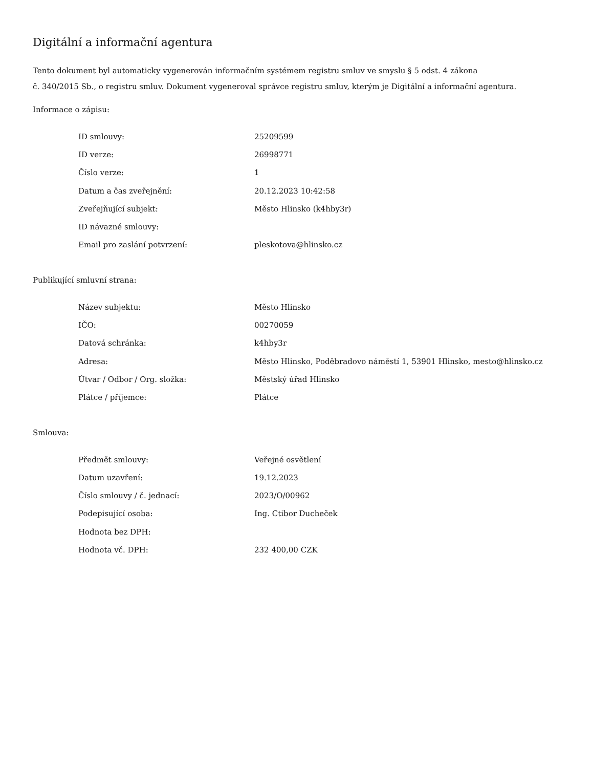Digitální a informační agentura
Tento dokument byl automaticky vygenerován informačním systémem registru smluv ve smyslu § 5 odst. 4 zákona
č. 340/2015 Sb., o registru smluv. Dokument vygeneroval správce registru smluv, kterým je Digitální a informační agentura.
Informace o zápisu:
| ID smlouvy: | 25209599 |
| ID verze: | 26998771 |
| Číslo verze: | 1 |
| Datum a čas zveřejnění: | 20.12.2023 10:42:58 |
| Zveřejňující subjekt: | Město Hlinsko (k4hby3r) |
| ID návazné smlouvy: | |
| Email pro zaslání potvrzení: | pleskotova@hlinsko.cz |
Publikující smluvní strana:
| Název subjektu: | Město Hlinsko |
| IČO: | 00270059 |
| Datová schránka: | k4hby3r |
| Adresa: | Město Hlinsko, Poděbradovo náměstí 1, 53901 Hlinsko, mesto@hlinsko.cz |
| Útvar / Odbor / Org. složka: | Městský úřad Hlinsko |
| Plátce / příjemce: | Plátce |
Smlouva:
| Předmět smlouvy: | Veřejné osvětlení |
| Datum uzavření: | 19.12.2023 |
| Číslo smlouvy / č. jednací: | 2023/O/00962 |
| Podepisující osoba: | Ing. Ctibor Ducheček |
| Hodnota bez DPH: | |
| Hodnota vč. DPH: | 232 400,00 CZK |